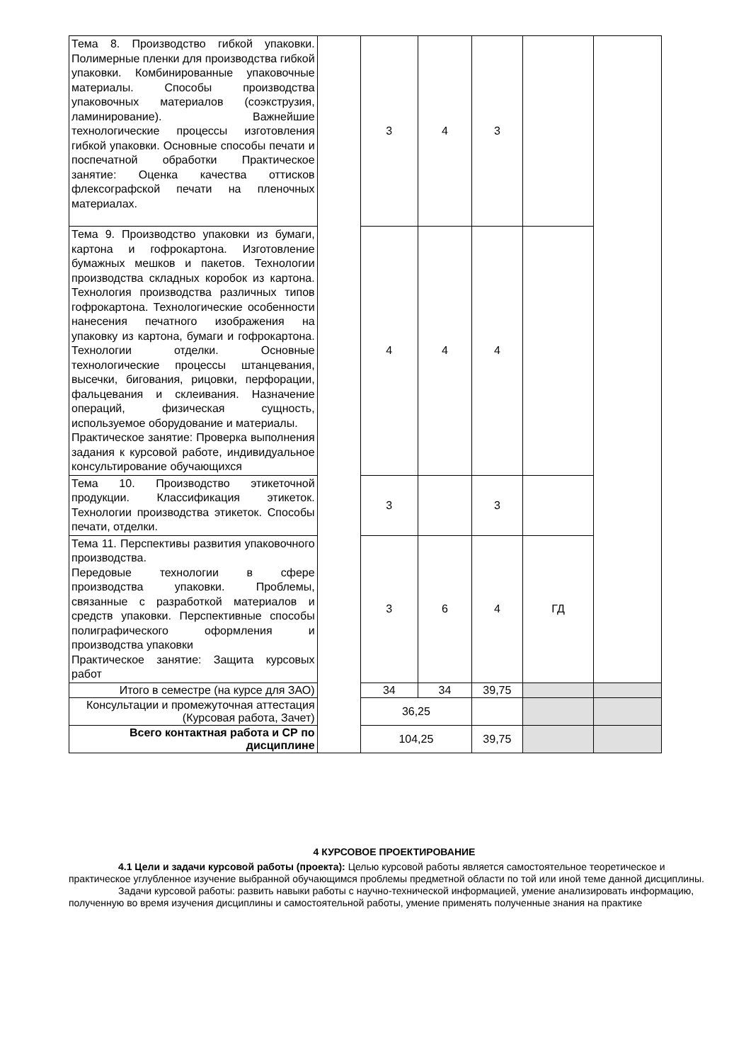| Тема 8. Производство гибкой упаковки. Полимерные пленки для производства гибкой упаковки. Комбинированные упаковочные материалы. Способы производства упаковочных материалов (соэкструзия, ламинирование). Важнейшие технологические процессы изготовления гибкой упаковки. Основные способы печати и поспечатной обработки Практическое занятие: Оценка качества оттисков флексографской печати на пленочных материалах. | | 3 | 4 | 3 | | |
| Тема 9. Производство упаковки из бумаги, картона и гофрокартона. Изготовление бумажных мешков и пакетов. Технологии производства складных коробок из картона. Технология производства различных типов гофрокартона. Технологические особенности нанесения печатного изображения на упаковку из картона, бумаги и гофрокартона. Технологии отделки. Основные технологические процессы штанцевания, высечки, бигования, рицовки, перфорации, фальцевания и склеивания. Назначение операций, физическая сущность, используемое оборудование и материалы. Практическое занятие: Проверка выполнения задания к курсовой работе, индивидуальное консультирование обучающихся | | 4 | 4 | 4 | | |
| Тема 10. Производство этикеточной продукции. Классификация этикеток. Технологии производства этикеток. Способы печати, отделки. | | 3 | | 3 | | |
| Тема 11. Перспективы развития упаковочного производства. Передовые технологии в сфере производства упаковки. Проблемы, связанные с разработкой материалов и средств упаковки. Перспективные способы полиграфического оформления и производства упаковки Практическое занятие: Защита курсовых работ | | 3 | 6 | 4 | ГД | |
| Итого в семестре (на курсе для ЗАО) | | 34 | 34 | 39,75 | | |
| Консультации и промежуточная аттестация (Курсовая работа, Зачет) | | 36,25 | | | | |
| Всего контактная работа и СР по дисциплине | | 104,25 | | 39,75 | | |
4 КУРСОВОЕ ПРОЕКТИРОВАНИЕ
4.1 Цели и задачи курсовой работы (проекта): Целью курсовой работы является самостоятельное теоретическое и практическое углубленное изучение выбранной обучающимся проблемы предметной области по той или иной теме данной дисциплины.
Задачи курсовой работы: развить навыки работы с научно-технической информацией, умение анализировать информацию, полученную во время изучения дисциплины и самостоятельной работы, умение применять полученные знания на практике